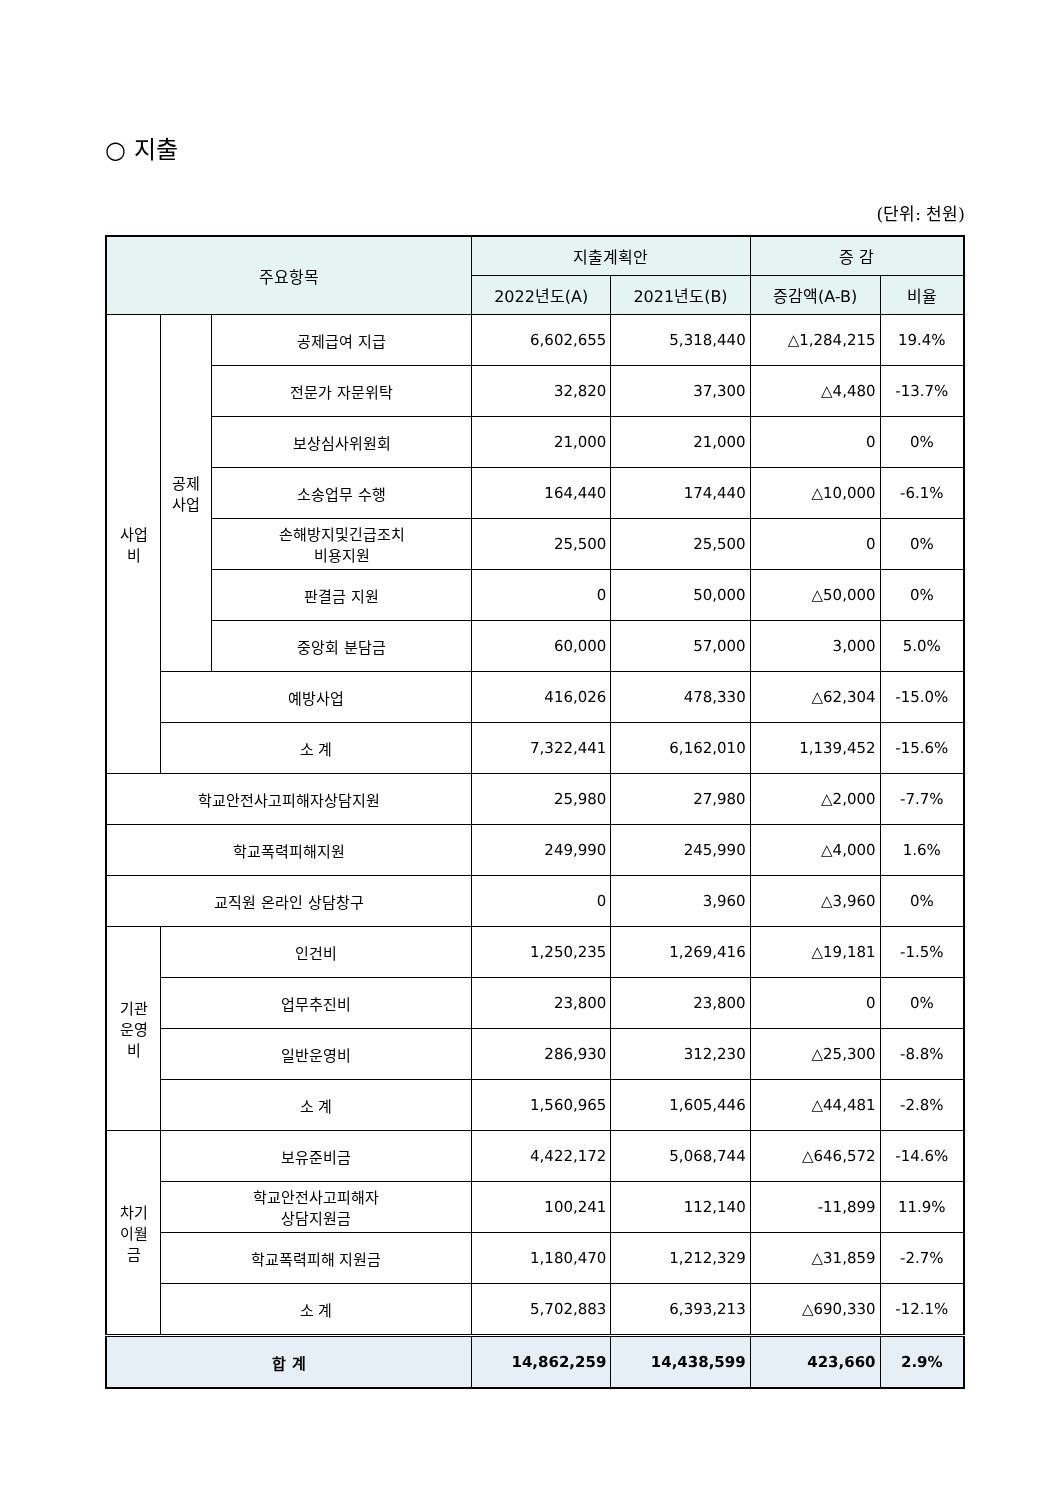○ 지출
(단위: 천원)
| 주요항목 | | | 지출계획안 | | 증 감 | |
| --- | --- | --- | --- | --- | --- | --- |
| | | | 2022년도(A) | 2021년도(B) | 증감액(A-B) | 비율 |
| 사업 비 | 공제 사업 | 공제급여 지급 | 6,602,655 | 5,318,440 | △1,284,215 | 19.4% |
| | | 전문가 자문위탁 | 32,820 | 37,300 | △4,480 | -13.7% |
| | | 보상심사위원회 | 21,000 | 21,000 | 0 | 0% |
| | | 소송업무 수행 | 164,440 | 174,440 | △10,000 | -6.1% |
| | | 손해방지및긴급조치 비용지원 | 25,500 | 25,500 | 0 | 0% |
| | | 판결금 지원 | 0 | 50,000 | △50,000 | 0% |
| | | 중앙회 분담금 | 60,000 | 57,000 | 3,000 | 5.0% |
| | 예방사업 | | 416,026 | 478,330 | △62,304 | -15.0% |
| | 소 계 | | 7,322,441 | 6,162,010 | 1,139,452 | -15.6% |
| 학교안전사고피해자상담지원 | | | 25,980 | 27,980 | △2,000 | -7.7% |
| 학교폭력피해지원 | | | 249,990 | 245,990 | △4,000 | 1.6% |
| 교직원 온라인 상담창구 | | | 0 | 3,960 | △3,960 | 0% |
| 기관 운영 비 | 인건비 | | 1,250,235 | 1,269,416 | △19,181 | -1.5% |
| | 업무추진비 | | 23,800 | 23,800 | 0 | 0% |
| | 일반운영비 | | 286,930 | 312,230 | △25,300 | -8.8% |
| | 소 계 | | 1,560,965 | 1,605,446 | △44,481 | -2.8% |
| 차기 이월 금 | 보유준비금 | | 4,422,172 | 5,068,744 | △646,572 | -14.6% |
| | 학교안전사고피해자 상담지원금 | | 100,241 | 112,140 | -11,899 | 11.9% |
| | 학교폭력피해 지원금 | | 1,180,470 | 1,212,329 | △31,859 | -2.7% |
| | 소 계 | | 5,702,883 | 6,393,213 | △690,330 | -12.1% |
| 합 계 | | | 14,862,259 | 14,438,599 | 423,660 | 2.9% |